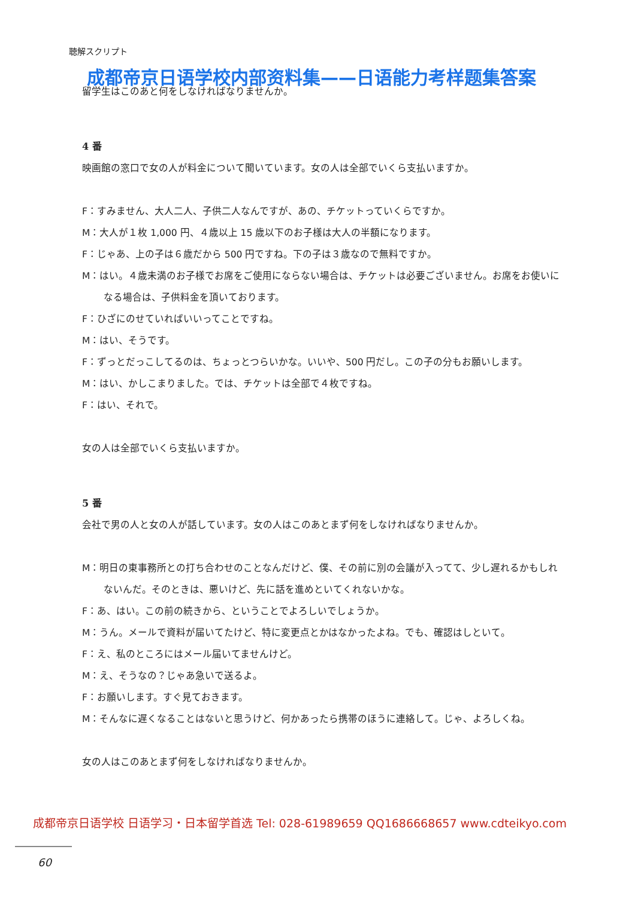聴解スクリプト
成都帝京日语学校内部资料集——日语能力考样题集答案
留学生はこのあと何をしなければなりませんか。
4 番
映画館の窓口で女の人が料金について聞いています。女の人は全部でいくら支払いますか。
F：すみません、大人二人、子供二人なんですが、あの、チケットっていくらですか。
M：大人が１枚 1,000 円、４歳以上 15 歳以下のお子様は大人の半額になります。
F：じゃあ、上の子は６歳だから 500 円ですね。下の子は３歳なので無料ですか。
M：はい。４歳未満のお子様でお席をご使用にならない場合は、チケットは必要ございません。お席をお使いになる場合は、子供料金を頂いております。
F：ひざにのせていればいいってことですね。
M：はい、そうです。
F：ずっとだっこしてるのは、ちょっとつらいかな。いいや、500 円だし。この子の分もお願いします。
M：はい、かしこまりました。では、チケットは全部で４枚ですね。
F：はい、それで。
女の人は全部でいくら支払いますか。
5 番
会社で男の人と女の人が話しています。女の人はこのあとまず何をしなければなりませんか。
M：明日の東事務所との打ち合わせのことなんだけど、僕、その前に別の会議が入ってて、少し遅れるかもしれないんだ。そのときは、悪いけど、先に話を進めといてくれないかな。
F：あ、はい。この前の続きから、ということでよろしいでしょうか。
M：うん。メールで資料が届いてたけど、特に変更点とかはなかったよね。でも、確認はしといて。
F：え、私のところにはメール届いてませんけど。
M：え、そうなの？じゃあ急いで送るよ。
F：お願いします。すぐ見ておきます。
M：そんなに遅くなることはないと思うけど、何かあったら携帯のほうに連絡して。じゃ、よろしくね。
女の人はこのあとまず何をしなければなりませんか。
成都帝京日语学校 日语学习・日本留学首选 Tel: 028-61989659 QQ1686668657 www.cdteikyo.com
60